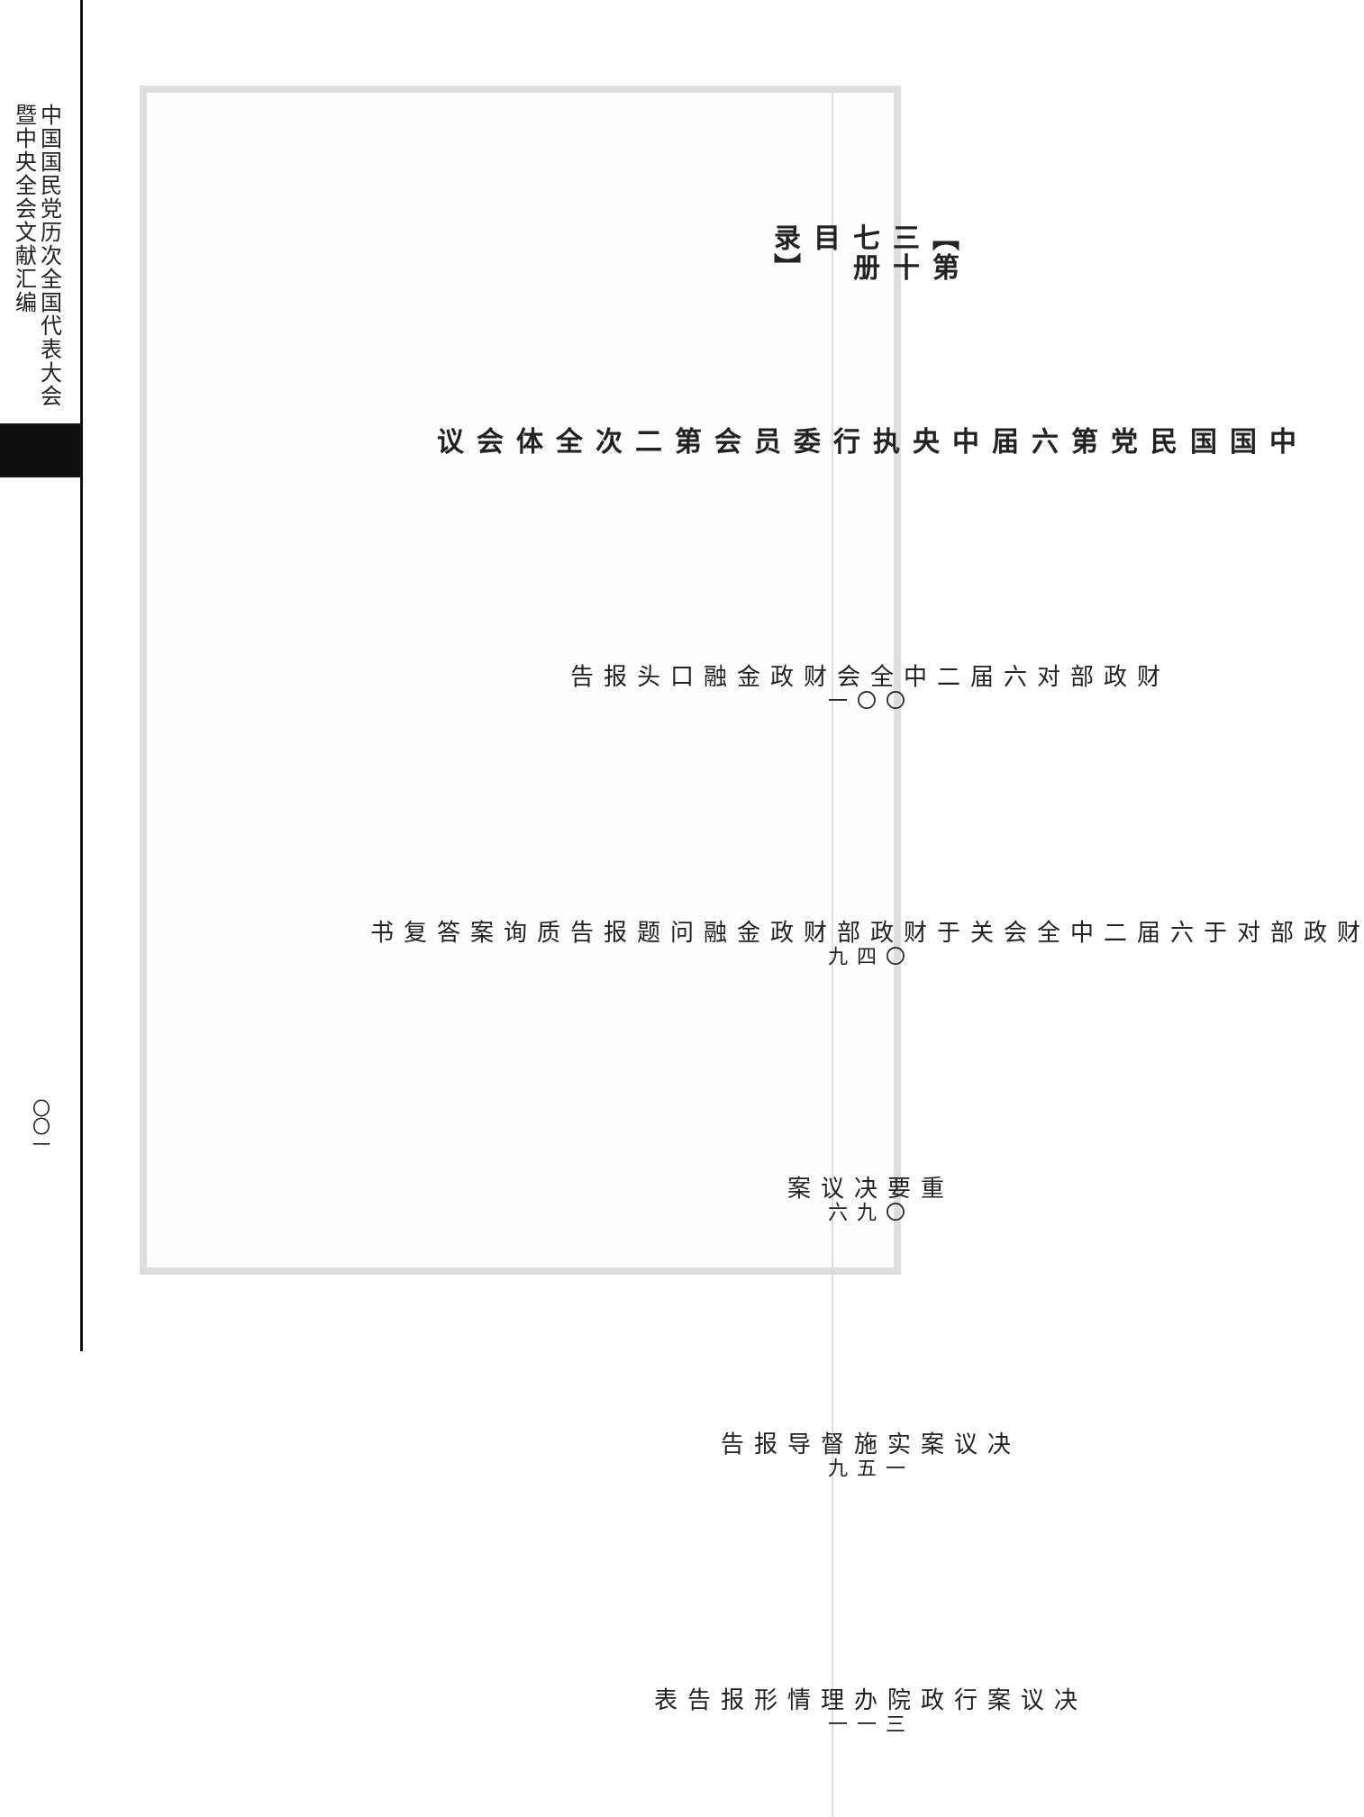【第三十七册目录】
中国国民党第六届中央执行委员会第二次全体会议
财政部对六届二中全会财政金融口头报告 〇〇一
财政部对于六届二中全会关于财政部财政金融问题报告质询案答复书 〇四九
重要决议案 〇九六
决议案实施督导报告 一五九
决议案行政院办理情形报告表 三一一
中国国民党历次全国代表大会暨中央全会文献汇编
〇〇一